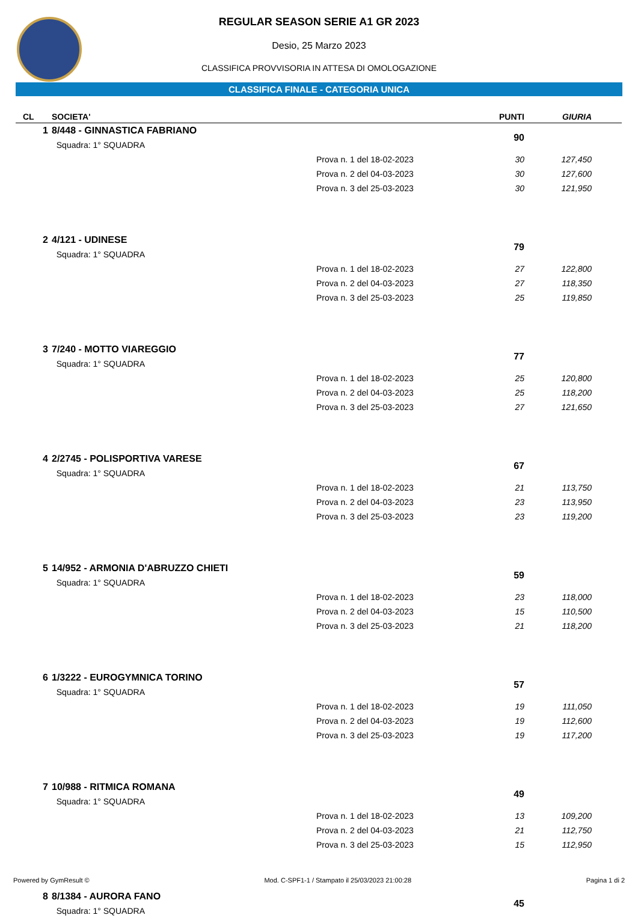REGULAR SEASON SERIE A1 GR 2023
Desio, 25 Marzo 2023
CLASSIFICA PROVVISORIA IN ATTESA DI OMOLOGAZIONE
CLASSIFICA FINALE - CATEGORIA UNICA
| CL | SOCIETA' | | PUNTI | GIURIA | |
| --- | --- | --- | --- | --- | --- |
| 1 | 8/448 - GINNASTICA FABRIANO | | 90 | | |
| | Squadra: 1° SQUADRA | | | | |
| | | Prova n. 1 del 18-02-2023 | 30 | 127,450 | |
| | | Prova n. 2 del 04-03-2023 | 30 | 127,600 | |
| | | Prova n. 3 del 25-03-2023 | 30 | 121,950 | |
| 2 | 4/121 - UDINESE | | 79 | | |
| | Squadra: 1° SQUADRA | | | | |
| | | Prova n. 1 del 18-02-2023 | 27 | 122,800 | |
| | | Prova n. 2 del 04-03-2023 | 27 | 118,350 | |
| | | Prova n. 3 del 25-03-2023 | 25 | 119,850 | |
| 3 | 7/240 - MOTTO VIAREGGIO | | 77 | | |
| | Squadra: 1° SQUADRA | | | | |
| | | Prova n. 1 del 18-02-2023 | 25 | 120,800 | |
| | | Prova n. 2 del 04-03-2023 | 25 | 118,200 | |
| | | Prova n. 3 del 25-03-2023 | 27 | 121,650 | |
| 4 | 2/2745 - POLISPORTIVA VARESE | | 67 | | |
| | Squadra: 1° SQUADRA | | | | |
| | | Prova n. 1 del 18-02-2023 | 21 | 113,750 | |
| | | Prova n. 2 del 04-03-2023 | 23 | 113,950 | |
| | | Prova n. 3 del 25-03-2023 | 23 | 119,200 | |
| 5 | 14/952 - ARMONIA D'ABRUZZO CHIETI | | 59 | | |
| | Squadra: 1° SQUADRA | | | | |
| | | Prova n. 1 del 18-02-2023 | 23 | 118,000 | |
| | | Prova n. 2 del 04-03-2023 | 15 | 110,500 | |
| | | Prova n. 3 del 25-03-2023 | 21 | 118,200 | |
| 6 | 1/3222 - EUROGYMNICA TORINO | | 57 | | |
| | Squadra: 1° SQUADRA | | | | |
| | | Prova n. 1 del 18-02-2023 | 19 | 111,050 | |
| | | Prova n. 2 del 04-03-2023 | 19 | 112,600 | |
| | | Prova n. 3 del 25-03-2023 | 19 | 117,200 | |
| 7 | 10/988 - RITMICA ROMANA | | 49 | | |
| | Squadra: 1° SQUADRA | | | | |
| | | Prova n. 1 del 18-02-2023 | 13 | 109,200 | |
| | | Prova n. 2 del 04-03-2023 | 21 | 112,750 | |
| | | Prova n. 3 del 25-03-2023 | 15 | 112,950 | |
| 8 | 8/1384 - AURORA FANO | | 45 | | |
| | Squadra: 1° SQUADRA | | | | |
Powered by GymResult © Mod. C-SPF1-1 / Stampato il 25/03/2023 21:00:28 Pagina 1 di 2